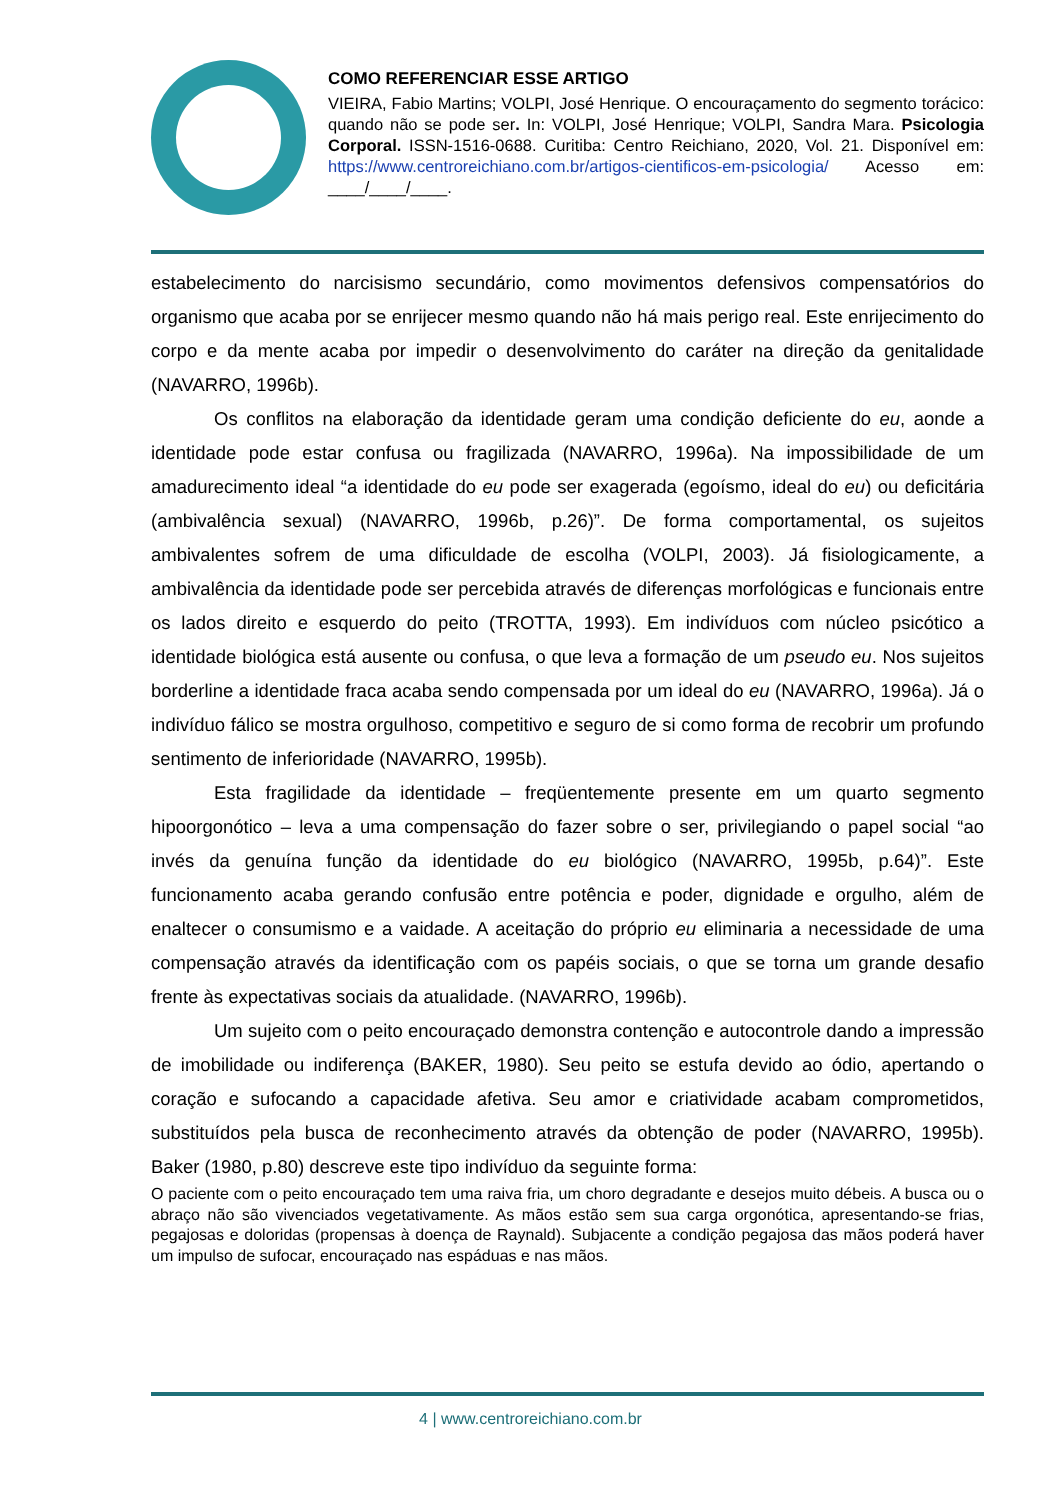COMO REFERENCIAR ESSE ARTIGO
VIEIRA, Fabio Martins; VOLPI, José Henrique. O encouraçamento do segmento torácico: quando não se pode ser. In: VOLPI, José Henrique; VOLPI, Sandra Mara. Psicologia Corporal. ISSN-1516-0688. Curitiba: Centro Reichiano, 2020, Vol. 21. Disponível em: https://www.centroreichiano.com.br/artigos-cientificos-em-psicologia/ Acesso em: ____/____/____.
estabelecimento do narcisismo secundário, como movimentos defensivos compensatórios do organismo que acaba por se enrijecer mesmo quando não há mais perigo real. Este enrijecimento do corpo e da mente acaba por impedir o desenvolvimento do caráter na direção da genitalidade (NAVARRO, 1996b).
Os conflitos na elaboração da identidade geram uma condição deficiente do eu, aonde a identidade pode estar confusa ou fragilizada (NAVARRO, 1996a). Na impossibilidade de um amadurecimento ideal “a identidade do eu pode ser exagerada (egoísmo, ideal do eu) ou deficitária (ambivalência sexual) (NAVARRO, 1996b, p.26)”. De forma comportamental, os sujeitos ambivalentes sofrem de uma dificuldade de escolha (VOLPI, 2003). Já fisiologicamente, a ambivalência da identidade pode ser percebida através de diferenças morfológicas e funcionais entre os lados direito e esquerdo do peito (TROTTA, 1993). Em indivíduos com núcleo psicótico a identidade biológica está ausente ou confusa, o que leva a formação de um pseudo eu. Nos sujeitos borderline a identidade fraca acaba sendo compensada por um ideal do eu (NAVARRO, 1996a). Já o indivíduo fálico se mostra orgulhoso, competitivo e seguro de si como forma de recobrir um profundo sentimento de inferioridade (NAVARRO, 1995b).
Esta fragilidade da identidade – freqüentemente presente em um quarto segmento hipoorgonótico – leva a uma compensação do fazer sobre o ser, privilegiando o papel social “ao invés da genuína função da identidade do eu biológico (NAVARRO, 1995b, p.64)”. Este funcionamento acaba gerando confusão entre potência e poder, dignidade e orgulho, além de enaltecer o consumismo e a vaidade. A aceitação do próprio eu eliminaria a necessidade de uma compensação através da identificação com os papéis sociais, o que se torna um grande desafio frente às expectativas sociais da atualidade. (NAVARRO, 1996b).
Um sujeito com o peito encouraçado demonstra contenção e autocontrole dando a impressão de imobilidade ou indiferença (BAKER, 1980). Seu peito se estufa devido ao ódio, apertando o coração e sufocando a capacidade afetiva. Seu amor e criatividade acabam comprometidos, substituídos pela busca de reconhecimento através da obtenção de poder (NAVARRO, 1995b). Baker (1980, p.80) descreve este tipo indivíduo da seguinte forma:
O paciente com o peito encouraçado tem uma raiva fria, um choro degradante e desejos muito débeis. A busca ou o abraço não são vivenciados vegetativamente. As mãos estão sem sua carga orgonótica, apresentando-se frias, pegajosas e doloridas (propensas à doença de Raynald). Subjacente a condição pegajosa das mãos poderá haver um impulso de sufocar, encouraçado nas espáduas e nas mãos.
4 | www.centroreichiano.com.br